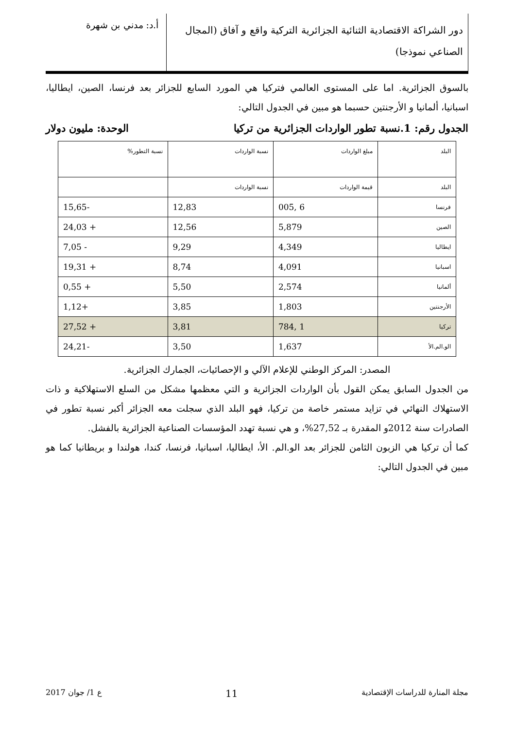دور الشراكة الاقتصادية الثنائية الجزائرية التركية واقع و آفاق (المجال الصناعي نموذجا)
أ.د: مدني بن شهرة
بالسوق الجزائرية. اما على المستوى العالمي فتركيا هي المورد السابع للجزائر بعد فرنسا، الصين، ايطاليا، اسبانيا، ألمانيا و الأرجنتين حسبما هو مبين في الجدول التالي:
الجدول رقم: 1.نسبة تطور الواردات الجزائرية من تركيا الوحدة: مليون دولار
| البلد | مبلغ الواردات | نسبة الواردات | نسبة التطور% |
| البلد | قيمة الواردات | نسبة الواردات | |
| فرنسا | 6 ,005 | 12,83 | -15,65 |
| الصين | 5,879 | 12,56 | + 24,03 |
| ايطاليا | 4,349 | 9,29 | - 7,05 |
| اسبانيا | 4,091 | 8,74 | + 19,31 |
| ألمانيا | 2,574 | 5,50 | + 0,55 |
| الأرجنتين | 1,803 | 3,85 | +1,12 |
| تركيا | 1 ,784 | 3,81 | + 27,52 |
| الو.الم.الأ | 1,637 | 3,50 | -24,21 |
المصدر: المركز الوطني للإعلام الآلي و الإحصائيات، الجمارك الجزائرية.
من الجدول السابق يمكن القول بأن الواردات الجزائرية و التي معظمها مشكل من السلع الاستهلاكية و ذات الاستهلاك النهائي في تزايد مستمر خاصة من تركيا، فهو البلد الذي سجلت معه الجزائر أكبر نسبة تطور في الصادرات سنة 2012و المقدرة بـ 27,52%، و هي نسبة تهدد المؤسسات الصناعية الجزائرية بالفشل.
كما أن تركيا هي الزبون الثامن للجزائر بعد الو.الم. الأ، ايطاليا، اسبانيا، فرنسا، كندا، هولندا و بريطانيا كما هو مبين في الجدول التالي:
مجلة المنارة للدراسات الإقتصادية 11 ع 1/ جوان 2017